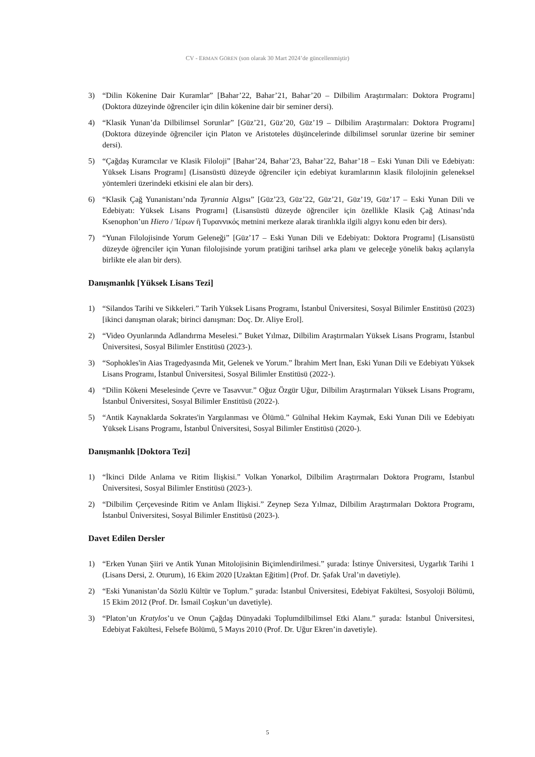CV - ERMAN GÖREN (son olarak 30 Mart 2024’de güncellenmiştir)
3) “Dilin Kökenine Dair Kuramlar” [Bahar’22, Bahar’21, Bahar’20 – Dilbilim Araştırmaları: Doktora Programı] (Doktora düzeyinde öğrenciler için dilin kökenine dair bir seminer dersi).
4) “Klasik Yunan’da Dilbilimsel Sorunlar” [Güz’21, Güz’20, Güz’19 – Dilbilim Araştırmaları: Doktora Programı] (Doktora düzeyinde öğrenciler için Platon ve Aristoteles düşüncelerinde dilbilimsel sorunlar üzerine bir seminer dersi).
5) “Çağdaş Kuramcılar ve Klasik Filoloji” [Bahar’24, Bahar’23, Bahar’22, Bahar’18 – Eski Yunan Dili ve Edebiyatı: Yüksek Lisans Programı] (Lisansüstü düzeyde öğrenciler için edebiyat kuramlarının klasik filolojinin geleneksel yöntemleri üzerindeki etkisini ele alan bir ders).
6) “Klasik Çağ Yunanistanı’nda Tyrannia Algısı” [Güz’23, Güz’22, Güz’21, Güz’19, Güz’17 – Eski Yunan Dili ve Edebiyatı: Yüksek Lisans Programı] (Lisansüstü düzeyde öğrenciler için özellikle Klasik Çağ Atinası’nda Ksenophon’un Hiero / Ἱέρων ἢ Τυραννικός metnini merkeze alarak tiranlıkla ilgili algıyı konu eden bir ders).
7) “Yunan Filolojisinde Yorum Geleneği” [Güz’17 – Eski Yunan Dili ve Edebiyatı: Doktora Programı] (Lisansüstü düzeyde öğrenciler için Yunan filolojisinde yorum pratiğini tarihsel arka planı ve geleceğe yönelik bakış açılarıyla birlikte ele alan bir ders).
Danışmanlık [Yüksek Lisans Tezi]
1) “Silandos Tarihi ve Sikkeleri.” Tarih Yüksek Lisans Programı, İstanbul Üniversitesi, Sosyal Bilimler Enstitüsü (2023) [ikinci danışman olarak; birinci danışman: Doç. Dr. Aliye Erol].
2) “Video Oyunlarında Adlandırma Meselesi.” Buket Yılmaz, Dilbilim Araştırmaları Yüksek Lisans Programı, İstanbul Üniversitesi, Sosyal Bilimler Enstitüsü (2023-).
3) “Sophokles'in Aias Tragedyasında Mit, Gelenek ve Yorum.” İbrahim Mert İnan, Eski Yunan Dili ve Edebiyatı Yüksek Lisans Programı, İstanbul Üniversitesi, Sosyal Bilimler Enstitüsü (2022-).
4) “Dilin Kökeni Meselesinde Çevre ve Tasavvur.” Oğuz Özgür Uğur, Dilbilim Araştırmaları Yüksek Lisans Programı, İstanbul Üniversitesi, Sosyal Bilimler Enstitüsü (2022-).
5) “Antik Kaynaklarda Sokrates'in Yargılanması ve Ölümü.” Gülnihal Hekim Kaymak, Eski Yunan Dili ve Edebiyatı Yüksek Lisans Programı, İstanbul Üniversitesi, Sosyal Bilimler Enstitüsü (2020-).
Danışmanlık [Doktora Tezi]
1) “İkinci Dilde Anlama ve Ritim İlişkisi.” Volkan Yonarkol, Dilbilim Araştırmaları Doktora Programı, İstanbul Üniversitesi, Sosyal Bilimler Enstitüsü (2023-).
2) “Dilbilim Çerçevesinde Ritim ve Anlam İlişkisi.” Zeynep Seza Yılmaz, Dilbilim Araştırmaları Doktora Programı, İstanbul Üniversitesi, Sosyal Bilimler Enstitüsü (2023-).
Davet Edilen Dersler
1) “Erken Yunan Şiiri ve Antik Yunan Mitolojisinin Biçimlendirilmesi.” şurada: İstinye Üniversitesi, Uygarlık Tarihi 1 (Lisans Dersi, 2. Oturum), 16 Ekim 2020 [Uzaktan Eğitim] (Prof. Dr. Şafak Ural’ın davetiyle).
2) “Eski Yunanistan’da Sözlü Kültür ve Toplum.” şurada: İstanbul Üniversitesi, Edebiyat Fakültesi, Sosyoloji Bölümü, 15 Ekim 2012 (Prof. Dr. İsmail Coşkun’un davetiyle).
3) “Platon’un Kratylos’u ve Onun Çağdaş Dünyadaki Toplumdilbilimsel Etki Alanı.” şurada: İstanbul Üniversitesi, Edebiyat Fakültesi, Felsefe Bölümü, 5 Mayıs 2010 (Prof. Dr. Uğur Ekren’in davetiyle).
5